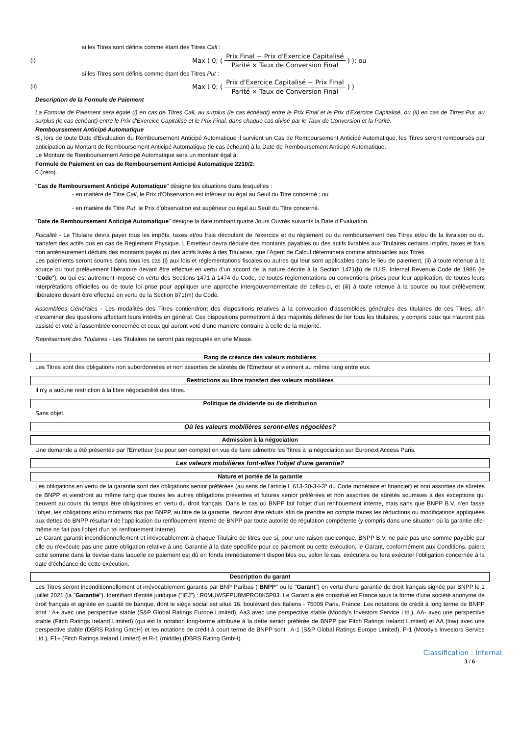si les Titres sont définis comme étant des Titres Call :
(i) Max ( 0; ( Prix Final − Prix d'Exercice Capitalisé Parité × Taux de Conversion Final ) ); ou
si les Titres sont définis comme étant des Titres Put :
(ii) Max ( 0; ( Prix d'Exercice Capitalisé − Prix Final Parité × Taux de Conversion Final ) )
Description de la Formule de Paiement
La Formule de Paiement sera égale (i) en cas de Titres Call, au surplus (le cas échéant) entre le Prix Final et le Prix d'Exercice Capitalisé, ou (ii) en cas de Titres Put, au surplus (le cas échéant) entre le Prix d'Exercice Capitalisé et le Prix Final, dans chaque cas divisé par le Taux de Conversion et la Parité.
Remboursement Anticipé Automatique
Si, lors de toute Date d'Evaluation du Remboursement Anticipé Automatique il survient un Cas de Remboursement Anticipé Automatique, les Titres seront remboursés par anticipation au Montant de Remboursement Anticipé Automatique (le cas échéant) à la Date de Remboursement Anticipé Automatique.
Le Montant de Remboursement Anticipé Automatique sera un montant égal à:
Formule de Paiement en cas de Remboursement Anticipé Automatique 2210/2:
0 (zéro).
"Cas de Remboursement Anticipé Automatique" désigne les situations dans lesquelles :
- en matière de Titre Call, le Prix d'Observation est inférieur ou égal au Seuil du Titre concerné ; ou
- en matière de Titre Put, le Prix d'observation est supérieur ou égal au Seuil du Titre concerné.
"Date de Remboursement Anticipé Automatique" désigne la date tombant quatre Jours Ouvrés suivants la Date d'Evaluation.
Fiscalité - Le Titulaire devra payer tous les impôts, taxes et/ou frais découlant de l'exercice et du règlement ou du remboursement des Titres et/ou de la livraison ou du transfert des actifs dus en cas de Règlement Physique. L'Emetteur devra déduire des montants payables ou des actifs livrables aux Titulaires certains impôts, taxes et frais non antérieurement déduits des montants payés ou des actifs livrés à des Titulaires, que l'Agent de Calcul déterminera comme attribuables aux Titres.
Les paiements seront soumis dans tous les cas (i) aux lois et réglementations fiscales ou autres qui leur sont applicables dans le lieu de paiement, (ii) à toute retenue à la source ou tout prélèvement libératoire devant être effectué en vertu d'un accord de la nature décrite à la Section 1471(b) de l'U.S. Internal Revenue Code de 1986 (le "Code"), ou qui est autrement imposé en vertu des Sections 1471 à 1474 du Code, de toutes réglementations ou conventions prises pour leur application, de toutes leurs interprétations officielles ou de toute loi prise pour appliquer une approche intergouvernementale de celles-ci, et (iii) à toute retenue à la source ou tout prélèvement libératoire devant être effectué en vertu de la Section 871(m) du Code.
Assemblées Générales - Les modalités des Titres contiendront des dispositions relatives à la convocation d'assemblées générales des titulaires de ces Titres, afin d'examiner des questions affectant leurs intérêts en général. Ces dispositions permettront à des majorités définies de lier tous les titulaires, y compris ceux qui n'auront pas assisté et voté à l'assemblée concernée et ceux qui auront voté d'une manière contraire à celle de la majorité.
Représentant des Titulaires - Les Titulaires ne seront pas regroupés en une Masse.
Rang de créance des valeurs mobilières
Les Titres sont des obligations non subordonnées et non assorties de sûretés de l'Emetteur et viennent au même rang entre eux.
Restrictions au libre transfert des valeurs mobilières
Il n'y a aucune restriction à la libre négociabilité des titres.
Politique de dividende ou de distribution
Sans objet.
Où les valeurs mobilières seront-elles négociées?
Admission à la négociation
Une demande a été présentée par l'Emetteur (ou pour son compte) en vue de faire admettre les Titres à la négociation sur Euronext Access Paris.
Les valeurs mobilières font-elles l'objet d'une garantie?
Nature et portée de la garantie
Les obligations en vertu de la garantie sont des obligations senior préférées (au sens de l'article L.613-30-3-I-3° du Code monétaire et financier) et non assorties de sûretés de BNPP et viendront au même rang que toutes les autres obligations présentes et futures senior préférées et non assorties de sûretés soumises à des exceptions qui peuvent au cours du temps être obligatoires en vertu du droit français. Dans le cas où BNPP fait l'objet d'un renflouement interne, mais sans que BNPP B.V. n'en fasse l'objet, les obligations et/ou montants dus par BNPP, au titre de la garantie, devront être réduits afin de prendre en compte toutes les réductions ou modifications appliquées aux dettes de BNPP résultant de l'application du renflouement interne de BNPP par toute autorité de régulation compétente (y compris dans une situation où la garantie elle-même ne fait pas l'objet d'un tel renflouement interne).
Le Garant garantit inconditionnellement et irrévocablement à chaque Titulaire de titres que si, pour une raison quelconque, BNPP B.V. ne paie pas une somme payable par elle ou n'exécute pas une autre obligation relative à une Garantie à la date spécifiée pour ce paiement ou cette exécution, le Garant, conformément aux Conditions, paiera cette somme dans la devise dans laquelle ce paiement est dû en fonds immédiatement disponibles ou, selon le cas, exécutera ou fera exécuter l'obligation concernée à la date d'échéance de cette exécution.
Description du garant
Les Titres seront inconditionnellement et irrévocablement garantis par BNP Paribas ("BNPP" ou le "Garant") en vertu d'une garantie de droit français signée par BNPP le 1 juillet 2021 (la "Garantie"). Identifiant d'entité juridique ("IEJ") : R0MUWSFPU8MPRO8K5P83. Le Garant a été constitué en France sous la forme d'une société anonyme de droit français et agréée en qualité de banque, dont le siège social est situé 16, boulevard des Italiens - 75009 Paris, France. Les notations de crédit à long terme de BNPP sont : A+ avec une perspective stable (S&P Global Ratings Europe Limited), Aa3 avec une perspective stable (Moody's Investors Service Ltd.), AA- avec une perspective stable (Fitch Ratings Ireland Limited) (qui est la notation long-terme attribuée à la dette senior préférée de BNPP par Fitch Ratings Ireland Limited) et AA (low) avec une perspective stable (DBRS Rating GmbH) et les notations de crédit à court terme de BNPP sont : A-1 (S&P Global Ratings Europe Limited), P-1 (Moody's Investors Service Ltd.), F1+ (Fitch Ratings Ireland Limited) et R-1 (middle) (DBRS Rating GmbH).
Classification : Internal
3 / 6